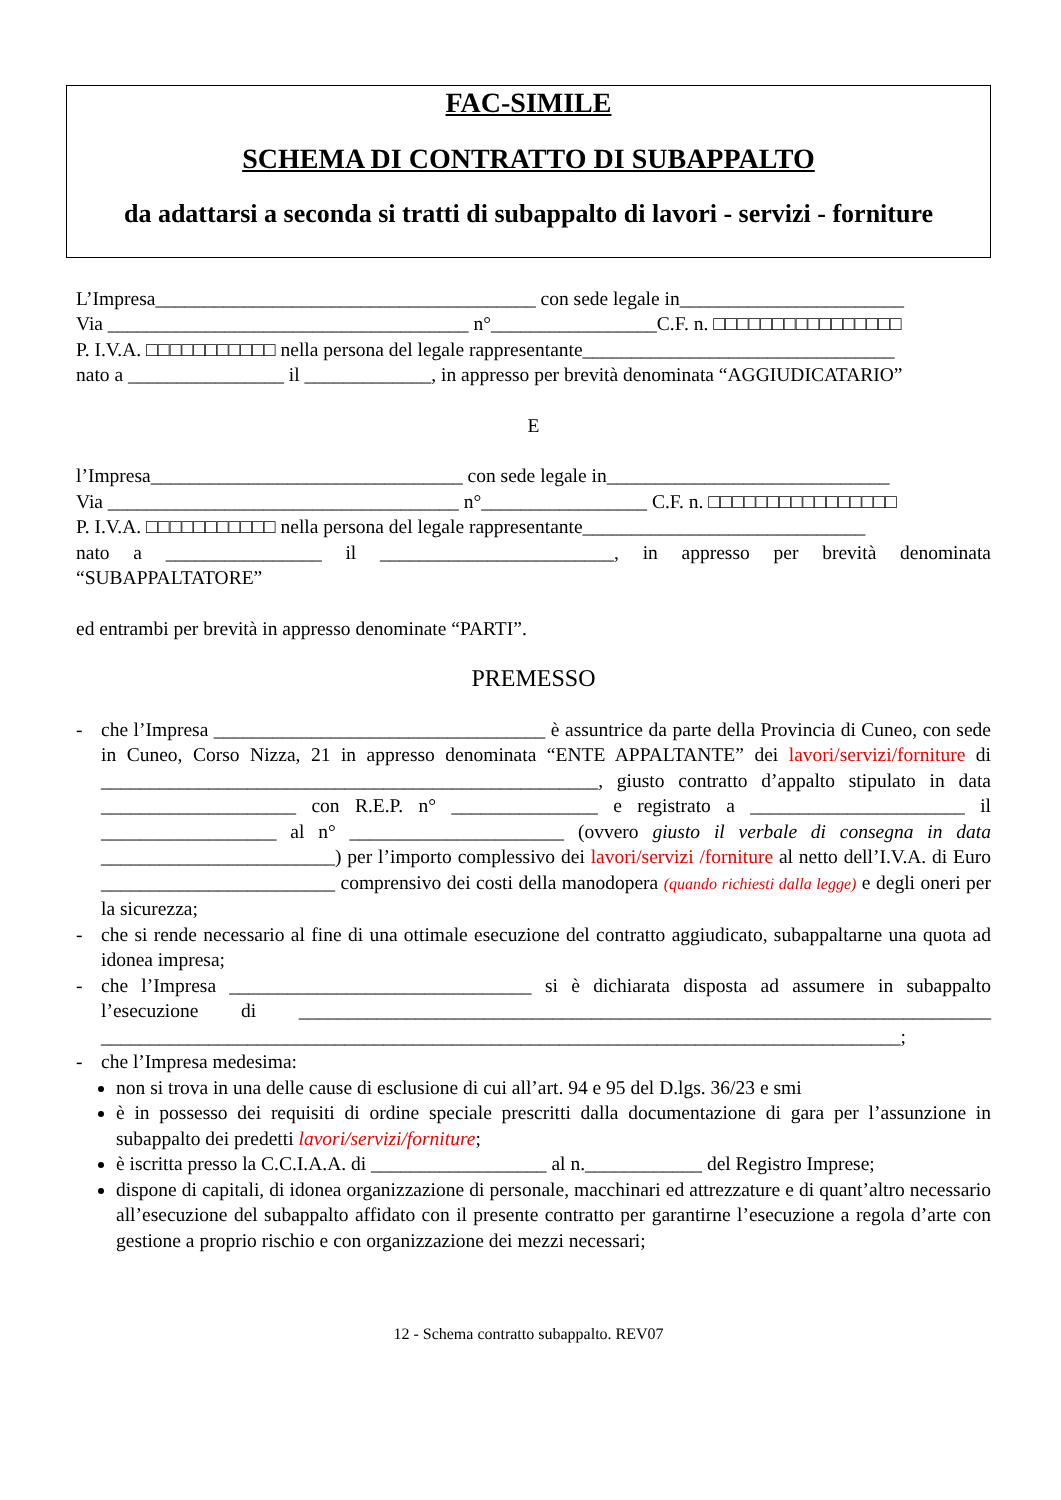FAC-SIMILE
SCHEMA DI CONTRATTO DI SUBAPPALTO
da adattarsi a seconda si tratti di subappalto di lavori - servizi - forniture
L’Impresa_______________________________________ con sede legale in_______________________
Via _____________________________________ n°_________________C.F. n. □□□□□□□□□□□□□□□□
P. I.V.A. □□□□□□□□□□□ nella persona del legale rappresentante________________________________
nato a ________________ il _____________, in appresso per brevità denominata “AGGIUDICATARIO”
E
l’Impresa________________________________ con sede legale in_____________________________
Via ____________________________________ n°_________________ C.F. n. □□□□□□□□□□□□□□□□
P. I.V.A. □□□□□□□□□□□ nella persona del legale rappresentante_____________________________
nato a ________________ il ________________________, in appresso per brevità denominata “SUBAPPALTATORE”
ed entrambi per brevità in appresso denominate “PARTI”.
PREMESSO
- che l’Impresa __________________________________ è assuntrice da parte della Provincia di Cuneo, con sede in Cuneo, Corso Nizza, 21 in appresso denominata “ENTE APPALTANTE” dei lavori/servizi/forniture di ___________________________________________________, giusto contratto d’appalto stipulato in data ____________________ con R.E.P. n° _______________ e registrato a ______________________ il __________________ al n° ______________________ (ovvero giusto il verbale di consegna in data ________________________) per l’importo complessivo dei lavori/servizi /forniture al netto dell’I.V.A. di Euro ________________________ comprensivo dei costi della manodopera (quando richiesti dalla legge) e degli oneri per la sicurezza;
- che si rende necessario al fine di una ottimale esecuzione del contratto aggiudicato, subappaltarne una quota ad idonea impresa;
- che l’Impresa _______________________________ si è dichiarata disposta ad assumere in subappalto l’esecuzione di _______________________________________________________________________ __________________________________________________________________________________;
- che l’Impresa medesima:
non si trova in una delle cause di esclusione di cui all’art. 94 e 95 del D.lgs. 36/23 e smi
è in possesso dei requisiti di ordine speciale prescritti dalla documentazione di gara per l’assunzione in subappalto dei predetti lavori/servizi/forniture;
è iscritta presso la C.C.I.A.A. di __________________ al n.____________ del Registro Imprese;
dispone di capitali, di idonea organizzazione di personale, macchinari ed attrezzature e di quant’altro necessario all’esecuzione del subappalto affidato con il presente contratto per garantirne l’esecuzione a regola d’arte con gestione a proprio rischio e con organizzazione dei mezzi necessari;
12 - Schema contratto subappalto. REV07